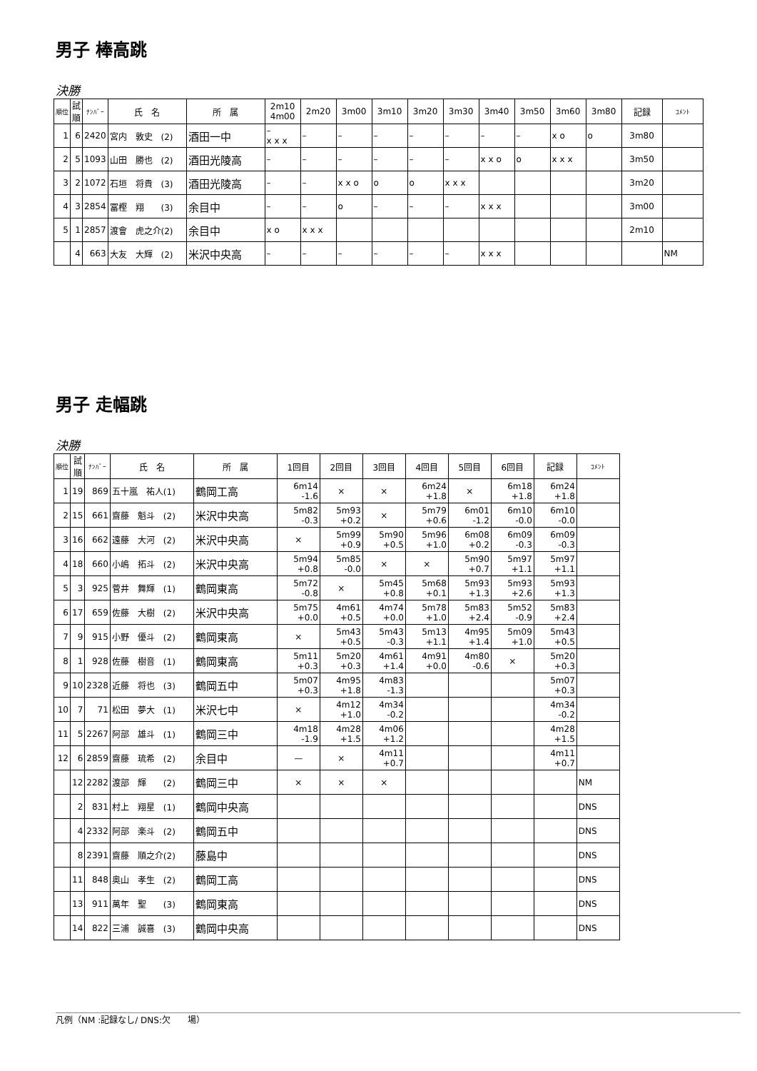男子 棒高跳
決勝
| 順位 | 試 順 | ﾅﾝﾊﾞｰ | 氏 名 | 所 属 | 2m10 4m00 | 2m20 | 3m00 | 3m10 | 3m20 | 3m30 | 3m40 | 3m50 | 3m60 | 3m80 | 記録 | ｺﾒﾝﾄ |
| --- | --- | --- | --- | --- | --- | --- | --- | --- | --- | --- | --- | --- | --- | --- | --- | --- |
| 1 | 6 | 2420 | 宮内 敦史 (2) | 酒田一中 | – x x x | – | – | – | – | – | – | – | x o | o | 3m80 | |
| 2 | 5 | 1093 | 山田 勝也 (2) | 酒田光陵高 | – | – | – | – | – | – | x x o | o | x x x | | 3m50 | |
| 3 | 2 | 1072 | 石垣 将貴 (3) | 酒田光陵高 | – | – | x x o | o | o | x x x | | | | | 3m20 | |
| 4 | 3 | 2854 | 冨樫 翔 (3) | 余目中 | – | – | o | – | – | – | x x x | | | | 3m00 | |
| 5 | 1 | 2857 | 渡會 虎之介(2) | 余目中 | x o | x x x | | | | | | | | | 2m10 | |
| | 4 | 663 | 大友 大輝 (2) | 米沢中央高 | – | – | – | – | – | – | x x x | | | | | NM |
男子 走幅跳
決勝
| 順位 | 試 順 | ﾅﾝﾊﾞｰ | 氏 名 | 所 属 | 1回目 | 2回目 | 3回目 | 4回目 | 5回目 | 6回目 | 記録 | ｺﾒﾝﾄ |
| --- | --- | --- | --- | --- | --- | --- | --- | --- | --- | --- | --- | --- |
| 1 | 19 | 869 | 五十嵐 祐人(1) | 鶴岡工高 | 6m14 -1.6 | × | × | 6m24 +1.8 | × | 6m18 +1.8 | 6m24 +1.8 | |
| 2 | 15 | 661 | 齋藤 魁斗 (2) | 米沢中央高 | 5m82 -0.3 | 5m93 +0.2 | × | 5m79 +0.6 | 6m01 -1.2 | 6m10 -0.0 | 6m10 -0.0 | |
| 3 | 16 | 662 | 遠藤 大河 (2) | 米沢中央高 | × | 5m99 +0.9 | 5m90 +0.5 | 5m96 +1.0 | 6m08 +0.2 | 6m09 -0.3 | 6m09 -0.3 | |
| 4 | 18 | 660 | 小嶋 拓斗 (2) | 米沢中央高 | 5m94 +0.8 | 5m85 -0.0 | × | × | 5m90 +0.7 | 5m97 +1.1 | 5m97 +1.1 | |
| 5 | 3 | 925 | 菅井 舞輝 (1) | 鶴岡東高 | 5m72 -0.8 | × | 5m45 +0.8 | 5m68 +0.1 | 5m93 +1.3 | 5m93 +2.6 | 5m93 +1.3 | |
| 6 | 17 | 659 | 佐藤 大樹 (2) | 米沢中央高 | 5m75 +0.0 | 4m61 +0.5 | 4m74 +0.0 | 5m78 +1.0 | 5m83 +2.4 | 5m52 -0.9 | 5m83 +2.4 | |
| 7 | 9 | 915 | 小野 優斗 (2) | 鶴岡東高 | × | 5m43 +0.5 | 5m43 -0.3 | 5m13 +1.1 | 4m95 +1.4 | 5m09 +1.0 | 5m43 +0.5 | |
| 8 | 1 | 928 | 佐藤 樹音 (1) | 鶴岡東高 | 5m11 +0.3 | 5m20 +0.3 | 4m61 +1.4 | 4m91 +0.0 | 4m80 -0.6 | × | 5m20 +0.3 | |
| 9 | 10 | 2328 | 近藤 将也 (3) | 鶴岡五中 | 5m07 +0.3 | 4m95 +1.8 | 4m83 -1.3 | | | | 5m07 +0.3 | |
| 10 | 7 | 71 | 松田 夢大 (1) | 米沢七中 | × | 4m12 +1.0 | 4m34 -0.2 | | | | 4m34 -0.2 | |
| 11 | 5 | 2267 | 阿部 雄斗 (1) | 鶴岡三中 | 4m18 -1.9 | 4m28 +1.5 | 4m06 +1.2 | | | | 4m28 +1.5 | |
| 12 | 6 | 2859 | 齋藤 琉希 (2) | 余目中 | — | × | 4m11 +0.7 | | | | 4m11 +0.7 | |
| | 12 | 2282 | 渡部 輝 (2) | 鶴岡三中 | × | × | × | | | | | NM |
| | 2 | 831 | 村上 翔星 (1) | 鶴岡中央高 | | | | | | | | DNS |
| | 4 | 2332 | 阿部 楽斗 (2) | 鶴岡五中 | | | | | | | | DNS |
| | 8 | 2391 | 齋藤 順之介(2) | 藤島中 | | | | | | | | DNS |
| | 11 | 848 | 奥山 孝生 (2) | 鶴岡工高 | | | | | | | | DNS |
| | 13 | 911 | 萬年 聖 (3) | 鶴岡東高 | | | | | | | | DNS |
| | 14 | 822 | 三浦 誠喜 (3) | 鶴岡中央高 | | | | | | | | DNS |
凡例（NM :記録なし/ DNS:欠　　場）